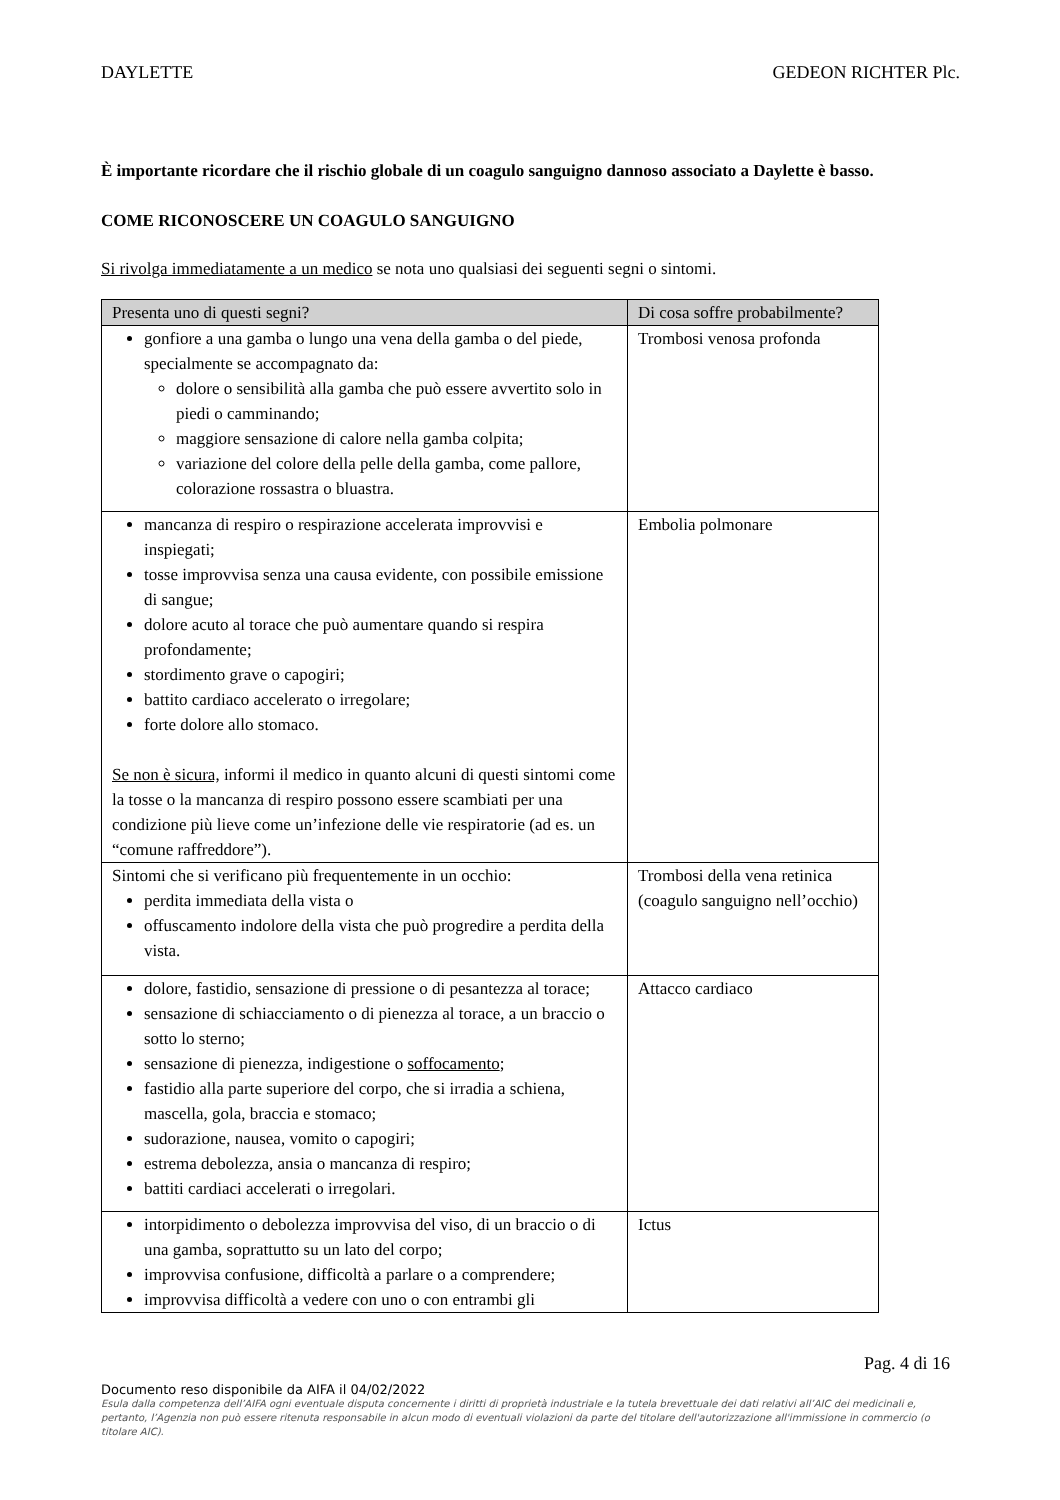DAYLETTE GEDEON RICHTER Plc.
È importante ricordare che il rischio globale di un coagulo sanguigno dannoso associato a Daylette è basso.
COME RICONOSCERE UN COAGULO SANGUIGNO
Si rivolga immediatamente a un medico se nota uno qualsiasi dei seguenti segni o sintomi.
| Presenta uno di questi segni? | Di cosa soffre probabilmente? |
| --- | --- |
| gonfiore a una gamba o lungo una vena della gamba o del piede, specialmente se accompagnato da: dolore o sensibilità alla gamba che può essere avvertito solo in piedi o camminando; maggiore sensazione di calore nella gamba colpita; variazione del colore della pelle della gamba, come pallore, colorazione rossastra o bluastra. | Trombosi venosa profonda |
| mancanza di respiro o respirazione accelerata improvvisi e inspiegati; tosse improvvisa senza una causa evidente, con possibile emissione di sangue; dolore acuto al torace che può aumentare quando si respira profondamente; stordimento grave o capogiri; battito cardiaco accelerato o irregolare; forte dolore allo stomaco. Se non è sicura, informi il medico in quanto alcuni di questi sintomi come la tosse o la mancanza di respiro possono essere scambiati per una condizione più lieve come un’infezione delle vie respiratorie (ad es. un “comune raffreddore”). | Embolia polmonare |
| Sintomi che si verificano più frequentemente in un occhio: perdita immediata della vista o offuscamento indolore della vista che può progredire a perdita della vista. | Trombosi della vena retinica (coagulo sanguigno nell’occhio) |
| dolore, fastidio, sensazione di pressione o di pesantezza al torace; sensazione di schiacciamento o di pienezza al torace, a un braccio o sotto lo sterno; sensazione di pienezza, indigestione o soffocamento ; fastidio alla parte superiore del corpo, che si irradia a schiena, mascella, gola, braccia e stomaco; sudorazione, nausea, vomito o capogiri; estrema debolezza, ansia o mancanza di respiro; battiti cardiaci accelerati o irregolari. | Attacco cardiaco |
| intorpidimento o debolezza improvvisa del viso, di un braccio o di una gamba, soprattutto su un lato del corpo; improvvisa confusione, difficoltà a parlare o a comprendere; improvvisa difficoltà a vedere con uno o con entrambi gli | Ictus |
Pag. 4 di 16
Documento reso disponibile da AIFA il 04/02/2022
Esula dalla competenza dell’AIFA ogni eventuale disputa concernente i diritti di proprietà industriale e la tutela brevettuale dei dati relativi all’AIC dei medicinali e, pertanto, l’Agenzia non può essere ritenuta responsabile in alcun modo di eventuali violazioni da parte del titolare dell'autorizzazione all'immissione in commercio (o titolare AIC).